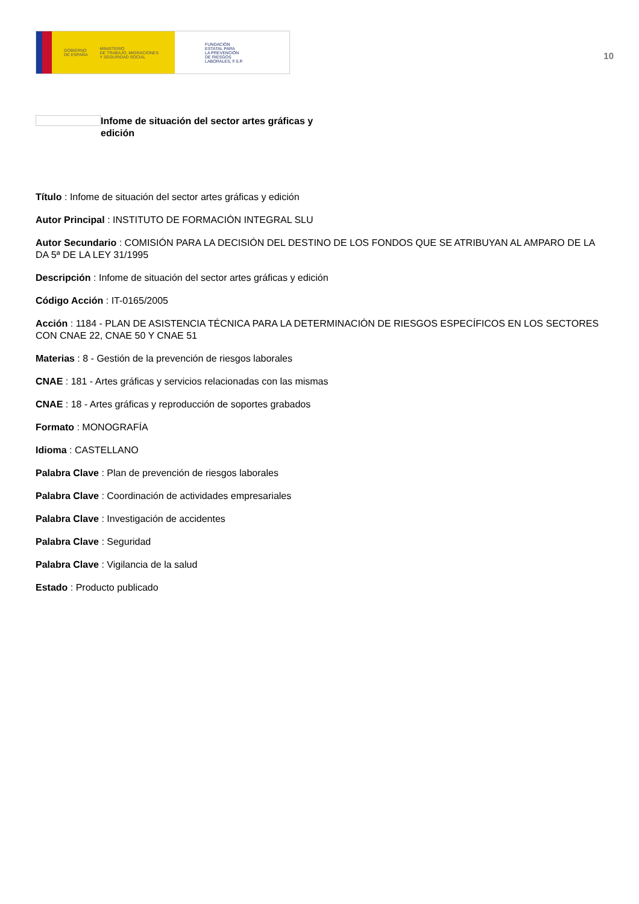GOBIERNO
DE ESPAÑA MINISTERIO
DE TRABAJO, MIGRACIONES
Y SEGURIDAD SOCIAL
FUNDACIÓN
ESTATAL PARA
LA PREVENCIÓN
DE RIESGOS
LABORALES, F.S.P.
10
Infome de situación del sector artes gráficas y edición
Título : Infome de situación del sector artes gráficas y edición
Autor Principal : INSTITUTO DE FORMACIÓN INTEGRAL SLU
Autor Secundario : COMISIÓN PARA LA DECISIÓN DEL DESTINO DE LOS FONDOS QUE SE ATRIBUYAN AL AMPARO DE LA DA 5ª DE LA LEY 31/1995
Descripción : Infome de situación del sector artes gráficas y edición
Código Acción : IT-0165/2005
Acción : 1184 - PLAN DE ASISTENCIA TÉCNICA PARA LA DETERMINACIÓN DE RIESGOS ESPECÍFICOS EN LOS SECTORES CON CNAE 22, CNAE 50 Y CNAE 51
Materias : 8 - Gestión de la prevención de riesgos laborales
CNAE : 181 - Artes gráficas y servicios relacionadas con las mismas
CNAE : 18 - Artes gráficas y reproducción de soportes grabados
Formato : MONOGRAFÍA
Idioma : CASTELLANO
Palabra Clave : Plan de prevención de riesgos laborales
Palabra Clave : Coordinación de actividades empresariales
Palabra Clave : Investigación de accidentes
Palabra Clave : Seguridad
Palabra Clave : Vigilancia de la salud
Estado : Producto publicado